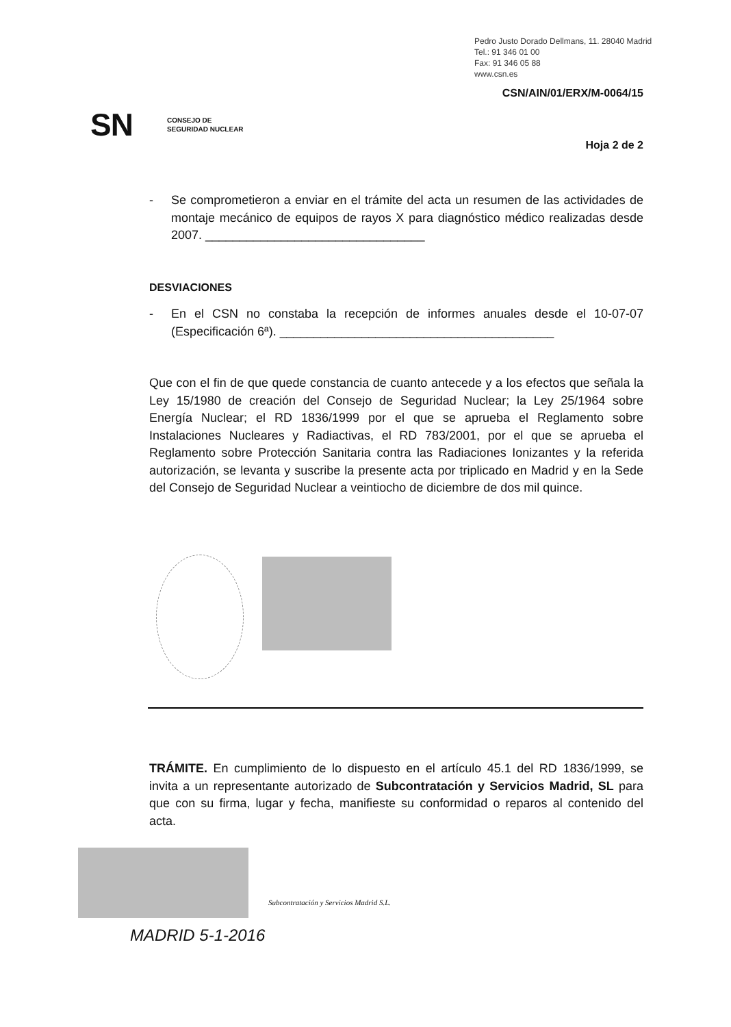Pedro Justo Dorado Dellmans, 11. 28040 Madrid
Tel.: 91 346 01 00
Fax: 91 346 05 88
www.csn.es
CSN/AIN/01/ERX/M-0064/15
SN CONSEJO DE
SEGURIDAD NUCLEAR
Hoja 2 de 2
- Se comprometieron a enviar en el trámite del acta un resumen de las actividades de montaje mecánico de equipos de rayos X para diagnóstico médico realizadas desde 2007. ________________________________
DESVIACIONES
- En el CSN no constaba la recepción de informes anuales desde el 10-07-07 (Especificación 6ª). ________________________________________
Que con el fin de que quede constancia de cuanto antecede y a los efectos que señala la Ley 15/1980 de creación del Consejo de Seguridad Nuclear; la Ley 25/1964 sobre Energía Nuclear; el RD 1836/1999 por el que se aprueba el Reglamento sobre Instalaciones Nucleares y Radiactivas, el RD 783/2001, por el que se aprueba el Reglamento sobre Protección Sanitaria contra las Radiaciones Ionizantes y la referida autorización, se levanta y suscribe la presente acta por triplicado en Madrid y en la Sede del Consejo de Seguridad Nuclear a veintiocho de diciembre de dos mil quince.
TRÁMITE. En cumplimiento de lo dispuesto en el artículo 45.1 del RD 1836/1999, se invita a un representante autorizado de Subcontratación y Servicios Madrid, SL para que con su firma, lugar y fecha, manifieste su conformidad o reparos al contenido del acta.
Subcontratación y Servicios Madrid S.L.
MADRID 5-1-2016